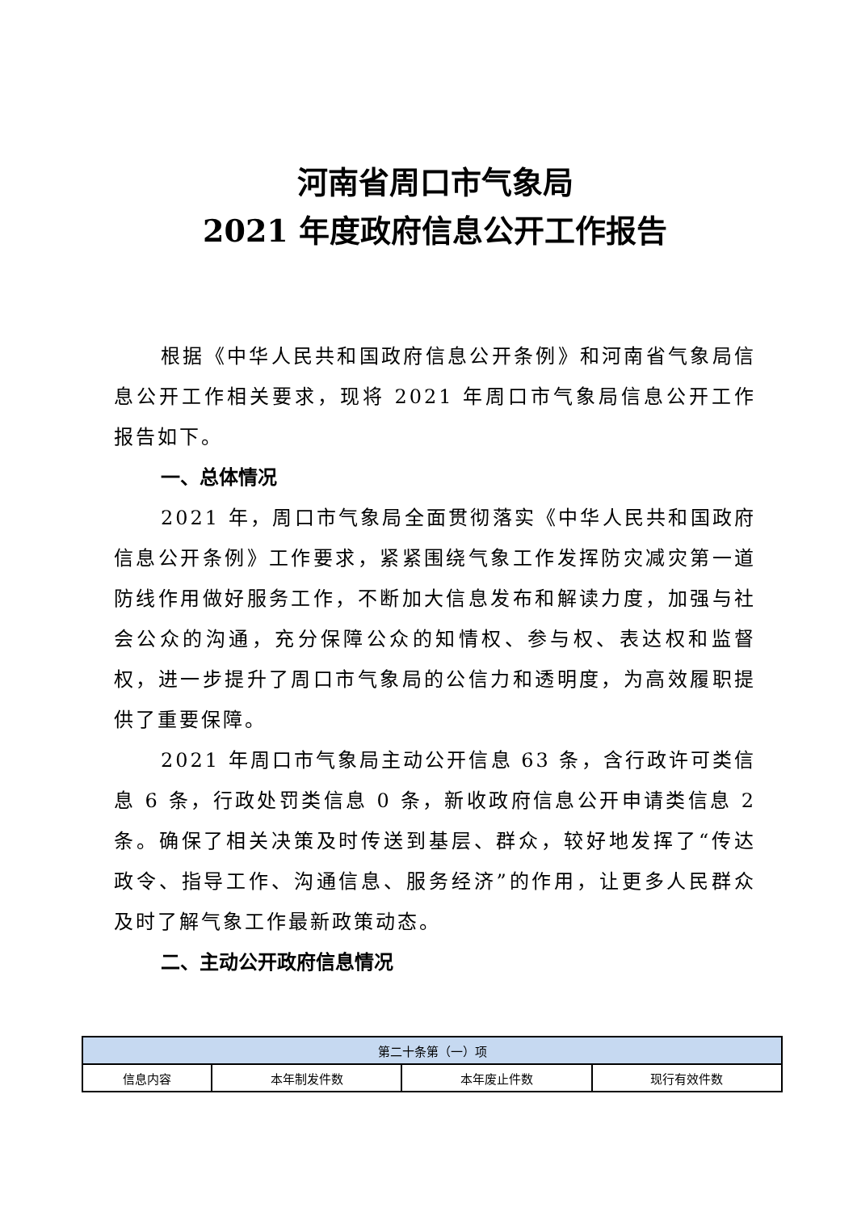河南省周口市气象局
2021 年度政府信息公开工作报告
根据《中华人民共和国政府信息公开条例》和河南省气象局信息公开工作相关要求，现将 2021 年周口市气象局信息公开工作报告如下。
一、总体情况
2021 年，周口市气象局全面贯彻落实《中华人民共和国政府信息公开条例》工作要求，紧紧围绕气象工作发挥防灾减灾第一道防线作用做好服务工作，不断加大信息发布和解读力度，加强与社会公众的沟通，充分保障公众的知情权、参与权、表达权和监督权，进一步提升了周口市气象局的公信力和透明度，为高效履职提供了重要保障。
2021 年周口市气象局主动公开信息 63 条，含行政许可类信息 6 条，行政处罚类信息 0 条，新收政府信息公开申请类信息 2 条。确保了相关决策及时传送到基层、群众，较好地发挥了“传达政令、指导工作、沟通信息、服务经济”的作用，让更多人民群众及时了解气象工作最新政策动态。
二、主动公开政府信息情况
| 第二十条第（一）项 | | | |
| 信息内容 | 本年制发件数 | 本年废止件数 | 现行有效件数 |